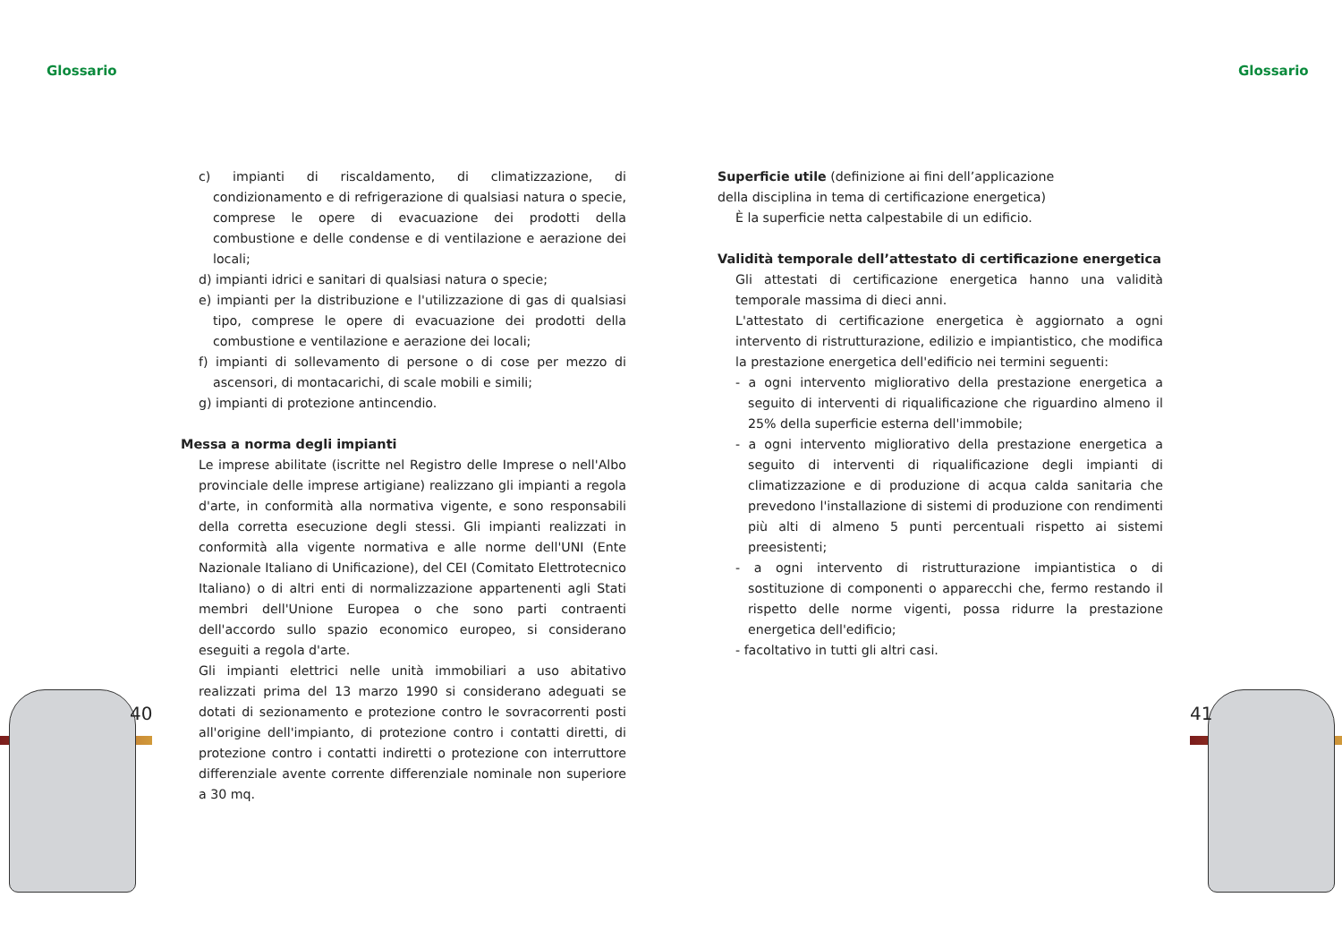Glossario Glossario
c) impianti di riscaldamento, di climatizzazione, di condizionamento e di refrigerazione di qualsiasi natura o specie, comprese le opere di evacuazione dei prodotti della combustione e delle condense e di ventilazione e aerazione dei locali;
d) impianti idrici e sanitari di qualsiasi natura o specie;
e) impianti per la distribuzione e l'utilizzazione di gas di qualsiasi tipo, comprese le opere di evacuazione dei prodotti della combustione e ventilazione e aerazione dei locali;
f) impianti di sollevamento di persone o di cose per mezzo di ascensori, di montacarichi, di scale mobili e simili;
g) impianti di protezione antincendio.
Messa a norma degli impianti
Le imprese abilitate (iscritte nel Registro delle Imprese o nell'Albo provinciale delle imprese artigiane) realizzano gli impianti a regola d'arte, in conformità alla normativa vigente, e sono responsabili della corretta esecuzione degli stessi. Gli impianti realizzati in conformità alla vigente normativa e alle norme dell'UNI (Ente Nazionale Italiano di Unificazione), del CEI (Comitato Elettrotecnico Italiano) o di altri enti di normalizzazione appartenenti agli Stati membri dell'Unione Europea o che sono parti contraenti dell'accordo sullo spazio economico europeo, si considerano eseguiti a regola d'arte.
Gli impianti elettrici nelle unità immobiliari a uso abitativo realizzati prima del 13 marzo 1990 si considerano adeguati se dotati di sezionamento e protezione contro le sovracorrenti posti all'origine dell'impianto, di protezione contro i contatti diretti, di protezione contro i contatti indiretti o protezione con interruttore differenziale avente corrente differenziale nominale non superiore a 30 mq.
Superficie utile (definizione ai fini dell’applicazione
della disciplina in tema di certificazione energetica)
È la superficie netta calpestabile di un edificio.
Validità temporale dell’attestato di certificazione energetica
Gli attestati di certificazione energetica hanno una validità temporale massima di dieci anni.
L'attestato di certificazione energetica è aggiornato a ogni intervento di ristrutturazione, edilizio e impiantistico, che modifica la prestazione energetica dell'edificio nei termini seguenti:
- a ogni intervento migliorativo della prestazione energetica a seguito di interventi di riqualificazione che riguardino almeno il 25% della superficie esterna dell'immobile;
- a ogni intervento migliorativo della prestazione energetica a seguito di interventi di riqualificazione degli impianti di climatizzazione e di produzione di acqua calda sanitaria che prevedono l'installazione di sistemi di produzione con rendimenti più alti di almeno 5 punti percentuali rispetto ai sistemi preesistenti;
- a ogni intervento di ristrutturazione impiantistica o di sostituzione di componenti o apparecchi che, fermo restando il rispetto delle norme vigenti, possa ridurre la prestazione energetica dell'edificio;
- facoltativo in tutti gli altri casi.
40 41